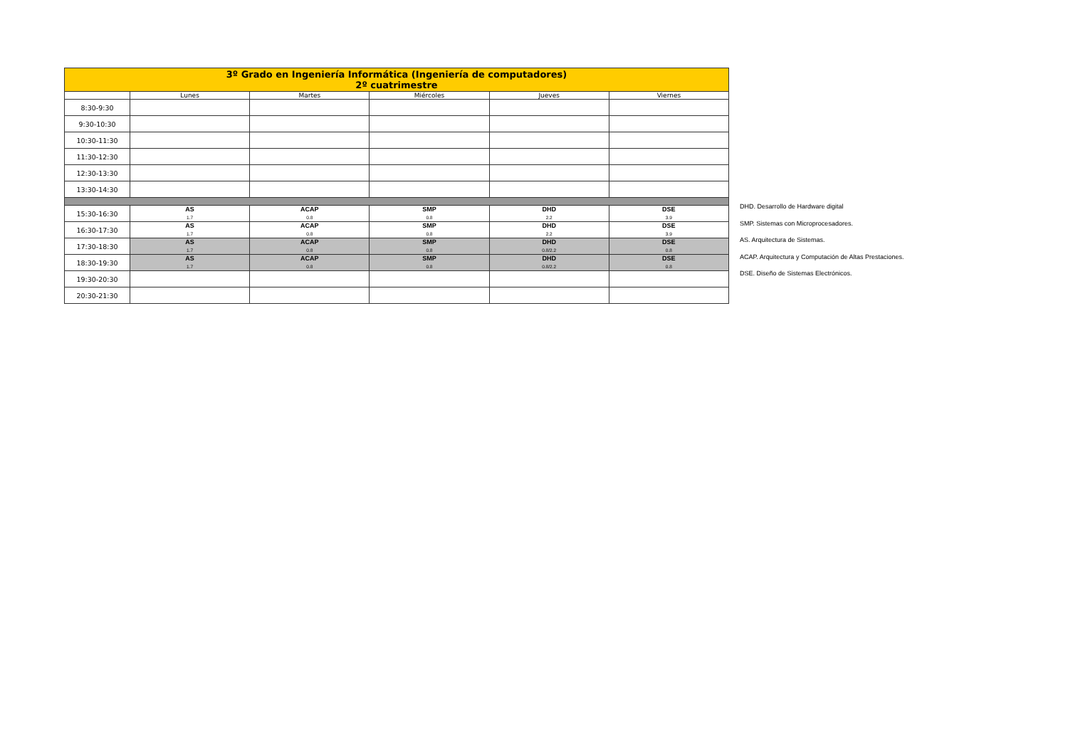| 3º Grado en Ingeniería Informática (Ingeniería de computadores) 2º cuatrimestre | | | | | |
| --- | --- | --- | --- | --- | --- |
| | Lunes | Martes | Miércoles | Jueves | Viernes |
| 8:30-9:30 | | | | | |
| 9:30-10:30 | | | | | |
| 10:30-11:30 | | | | | |
| 11:30-12:30 | | | | | |
| 12:30-13:30 | | | | | |
| 13:30-14:30 | | | | | |
| 15:30-16:30 | AS 1.7 | ACAP 0.8 | SMP 0.8 | DHD 2.2 | DSE 3.9 |
| 16:30-17:30 | AS 1.7 | ACAP 0.8 | SMP 0.8 | DHD 2.2 | DSE 3.9 |
| 17:30-18:30 | AS 1.7 | ACAP 0.8 | SMP 0.8 | DHD 0.8/2.2 | DSE 0.8 |
| 18:30-19:30 | AS 1.7 | ACAP 0.8 | SMP 0.8 | DHD 0.8/2.2 | DSE 0.8 |
| 19:30-20:30 | | | | | |
| 20:30-21:30 | | | | | |
DHD. Desarrollo de Hardware digital
SMP. Sistemas con Microprocesadores.
AS. Arquitectura de Sistemas.
ACAP. Arquitectura y Computación de Altas Prestaciones.
DSE. Diseño de Sistemas Electrónicos.